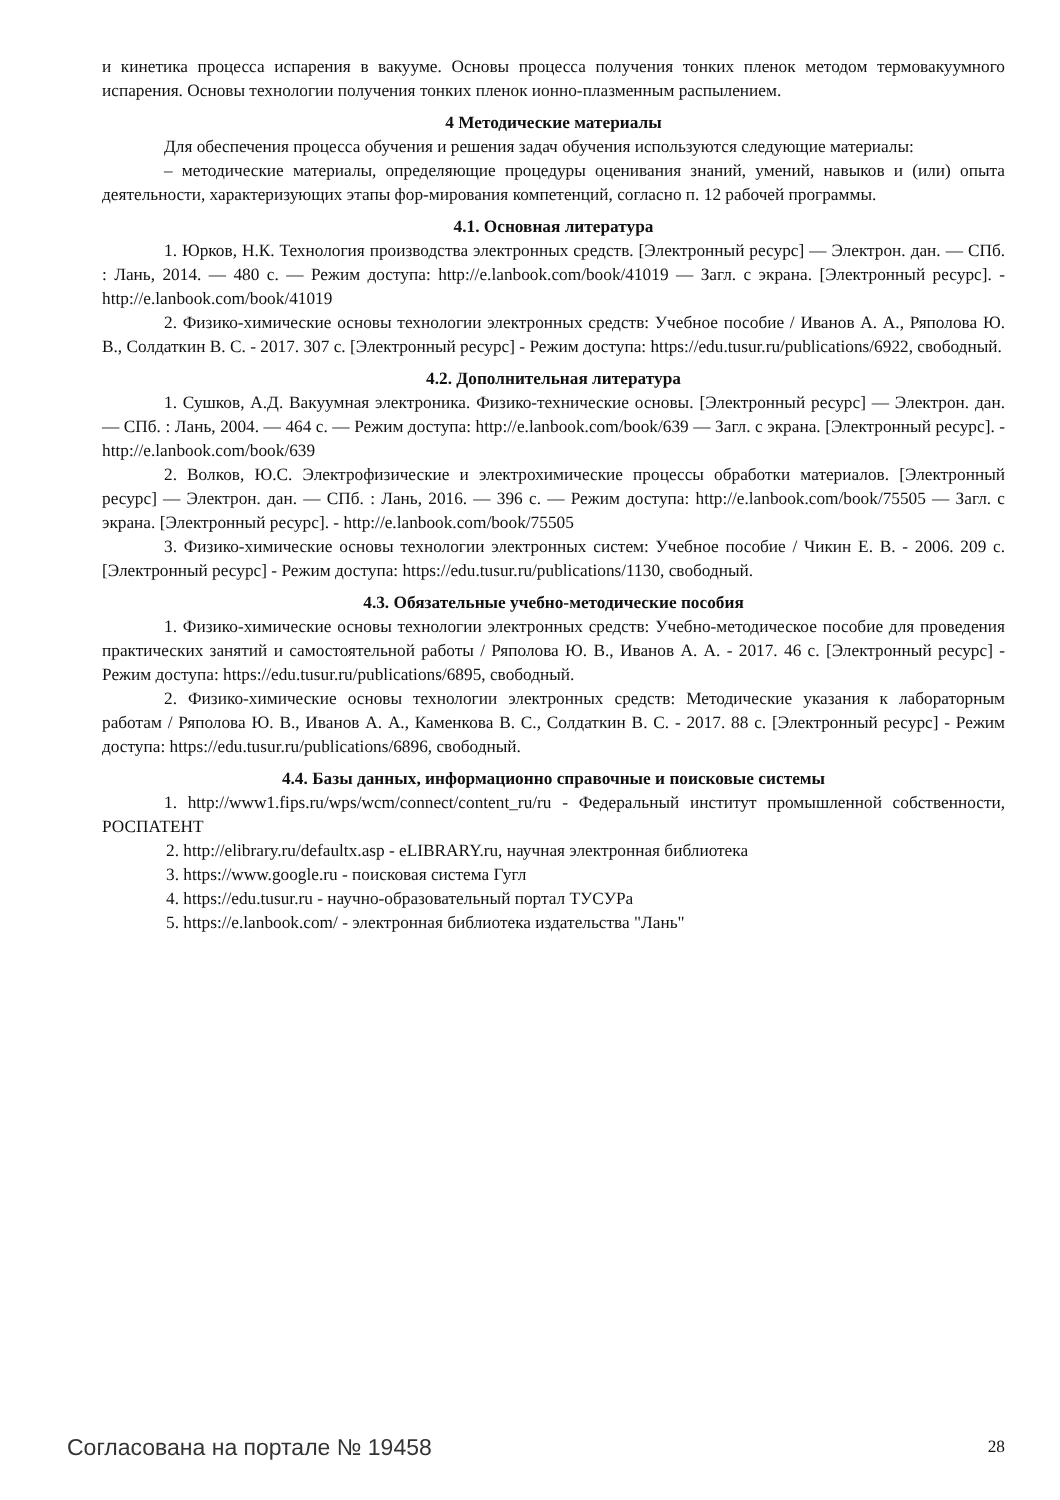и кинетика процесса испарения в вакууме. Основы процесса получения тонких пленок методом термовакуумного испарения. Основы технологии получения тонких пленок ионно-плазменным распылением.
4 Методические материалы
Для обеспечения процесса обучения и решения задач обучения используются следующие материалы:
– методические материалы, определяющие процедуры оценивания знаний, умений, навыков и (или) опыта деятельности, характеризующих этапы фор-мирования компетенций, согласно п. 12 рабочей программы.
4.1. Основная литература
1. Юрков, Н.К. Технология производства электронных средств. [Электронный ресурс] — Электрон. дан. — СПб. : Лань, 2014. — 480 с. — Режим доступа: http://e.lanbook.com/book/41019 — Загл. с экрана. [Электронный ресурс]. - http://e.lanbook.com/book/41019
2. Физико-химические основы технологии электронных средств: Учебное пособие / Иванов А. А., Ряполова Ю. В., Солдаткин В. С. - 2017. 307 с. [Электронный ресурс] - Режим доступа: https://edu.tusur.ru/publications/6922, свободный.
4.2. Дополнительная литература
1. Сушков, А.Д. Вакуумная электроника. Физико-технические основы. [Электронный ресурс] — Электрон. дан. — СПб. : Лань, 2004. — 464 с. — Режим доступа: http://e.lanbook.com/book/639 — Загл. с экрана. [Электронный ресурс]. - http://e.lanbook.com/book/639
2. Волков, Ю.С. Электрофизические и электрохимические процессы обработки материалов. [Электронный ресурс] — Электрон. дан. — СПб. : Лань, 2016. — 396 с. — Режим доступа: http://e.lanbook.com/book/75505 — Загл. с экрана. [Электронный ресурс]. - http://e.lanbook.com/book/75505
3. Физико-химические основы технологии электронных систем: Учебное пособие / Чикин Е. В. - 2006. 209 с. [Электронный ресурс] - Режим доступа: https://edu.tusur.ru/publications/1130, свободный.
4.3. Обязательные учебно-методические пособия
1. Физико-химические основы технологии электронных средств: Учебно-методическое пособие для проведения практических занятий и самостоятельной работы / Ряполова Ю. В., Иванов А. А. - 2017. 46 с. [Электронный ресурс] - Режим доступа: https://edu.tusur.ru/publications/6895, свободный.
2. Физико-химические основы технологии электронных средств: Методические указания к лабораторным работам / Ряполова Ю. В., Иванов А. А., Каменкова В. С., Солдаткин В. С. - 2017. 88 с. [Электронный ресурс] - Режим доступа: https://edu.tusur.ru/publications/6896, свободный.
4.4. Базы данных, информационно справочные и поисковые системы
1. http://www1.fips.ru/wps/wcm/connect/content_ru/ru - Федеральный институт промышленной собственности, РОСПАТЕНТ
2. http://elibrary.ru/defaultx.asp - eLIBRARY.ru, научная электронная библиотека
3. https://www.google.ru - поисковая система Гугл
4. https://edu.tusur.ru - научно-образовательный портал ТУСУРа
5. https://e.lanbook.com/ - электронная библиотека издательства "Лань"
Согласована на портале № 19458 28